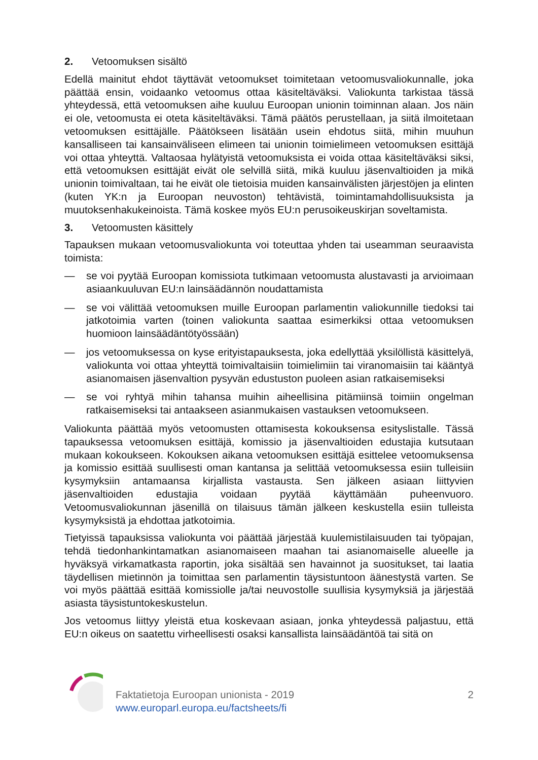2. Vetoomuksen sisältö
Edellä mainitut ehdot täyttävät vetoomukset toimitetaan vetoomusvaliokunnalle, joka päättää ensin, voidaanko vetoomus ottaa käsiteltäväksi. Valiokunta tarkistaa tässä yhteydessä, että vetoomuksen aihe kuuluu Euroopan unionin toiminnan alaan. Jos näin ei ole, vetoomusta ei oteta käsiteltäväksi. Tämä päätös perustellaan, ja siitä ilmoitetaan vetoomuksen esittäjälle. Päätökseen lisätään usein ehdotus siitä, mihin muuhun kansalliseen tai kansainväliseen elimeen tai unionin toimielimeen vetoomuksen esittäjä voi ottaa yhteyttä. Valtaosaa hylätyistä vetoomuksista ei voida ottaa käsiteltäväksi siksi, että vetoomuksen esittäjät eivät ole selvillä siitä, mikä kuuluu jäsenvaltioiden ja mikä unionin toimivaltaan, tai he eivät ole tietoisia muiden kansainvälisten järjestöjen ja elinten (kuten YK:n ja Euroopan neuvoston) tehtävistä, toimintamahdollisuuksista ja muutoksenhakukeinoista. Tämä koskee myös EU:n perusoikeuskirjan soveltamista.
3. Vetoomusten käsittely
Tapauksen mukaan vetoomusvaliokunta voi toteuttaa yhden tai useamman seuraavista toimista:
— se voi pyytää Euroopan komissiota tutkimaan vetoomusta alustavasti ja arvioimaan asiaankuuluvan EU:n lainsäädännön noudattamista
— se voi välittää vetoomuksen muille Euroopan parlamentin valiokunnille tiedoksi tai jatkotoimia varten (toinen valiokunta saattaa esimerkiksi ottaa vetoomuksen huomioon lainsäädäntötyössään)
— jos vetoomuksessa on kyse erityistapauksesta, joka edellyttää yksilöllistä käsittelyä, valiokunta voi ottaa yhteyttä toimivaltaisiin toimielimiin tai viranomaisiin tai kääntyä asianomaisen jäsenvaltion pysyvän edustuston puoleen asian ratkaisemiseksi
— se voi ryhtyä mihin tahansa muihin aiheellisina pitämiinsä toimiin ongelman ratkaisemiseksi tai antaakseen asianmukaisen vastauksen vetoomukseen.
Valiokunta päättää myös vetoomusten ottamisesta kokouksensa esityslistalle. Tässä tapauksessa vetoomuksen esittäjä, komissio ja jäsenvaltioiden edustajia kutsutaan mukaan kokoukseen. Kokouksen aikana vetoomuksen esittäjä esittelee vetoomuksensa ja komissio esittää suullisesti oman kantansa ja selittää vetoomuksessa esiin tulleisiin kysymyksiin antamaansa kirjallista vastausta. Sen jälkeen asiaan liittyvien jäsenvaltioiden edustajia voidaan pyytää käyttämään puheenvuoro. Vetoomusvaliokunnan jäsenillä on tilaisuus tämän jälkeen keskustella esiin tulleista kysymyksistä ja ehdottaa jatkotoimia.
Tietyissä tapauksissa valiokunta voi päättää järjestää kuulemistilaisuuden tai työpajan, tehdä tiedonhankintamatkan asianomaiseen maahan tai asianomaiselle alueelle ja hyväksyä virkamatkasta raportin, joka sisältää sen havainnot ja suositukset, tai laatia täydellisen mietinnön ja toimittaa sen parlamentin täysistuntoon äänestystä varten. Se voi myös päättää esittää komissiolle ja/tai neuvostolle suullisia kysymyksiä ja järjestää asiasta täysistuntokeskustelun.
Jos vetoomus liittyy yleistä etua koskevaan asiaan, jonka yhteydessä paljastuu, että EU:n oikeus on saatettu virheellisesti osaksi kansallista lainsäädäntöä tai sitä on
Faktatietoja Euroopan unionista - 2019
www.europarl.europa.eu/factsheets/fi
2